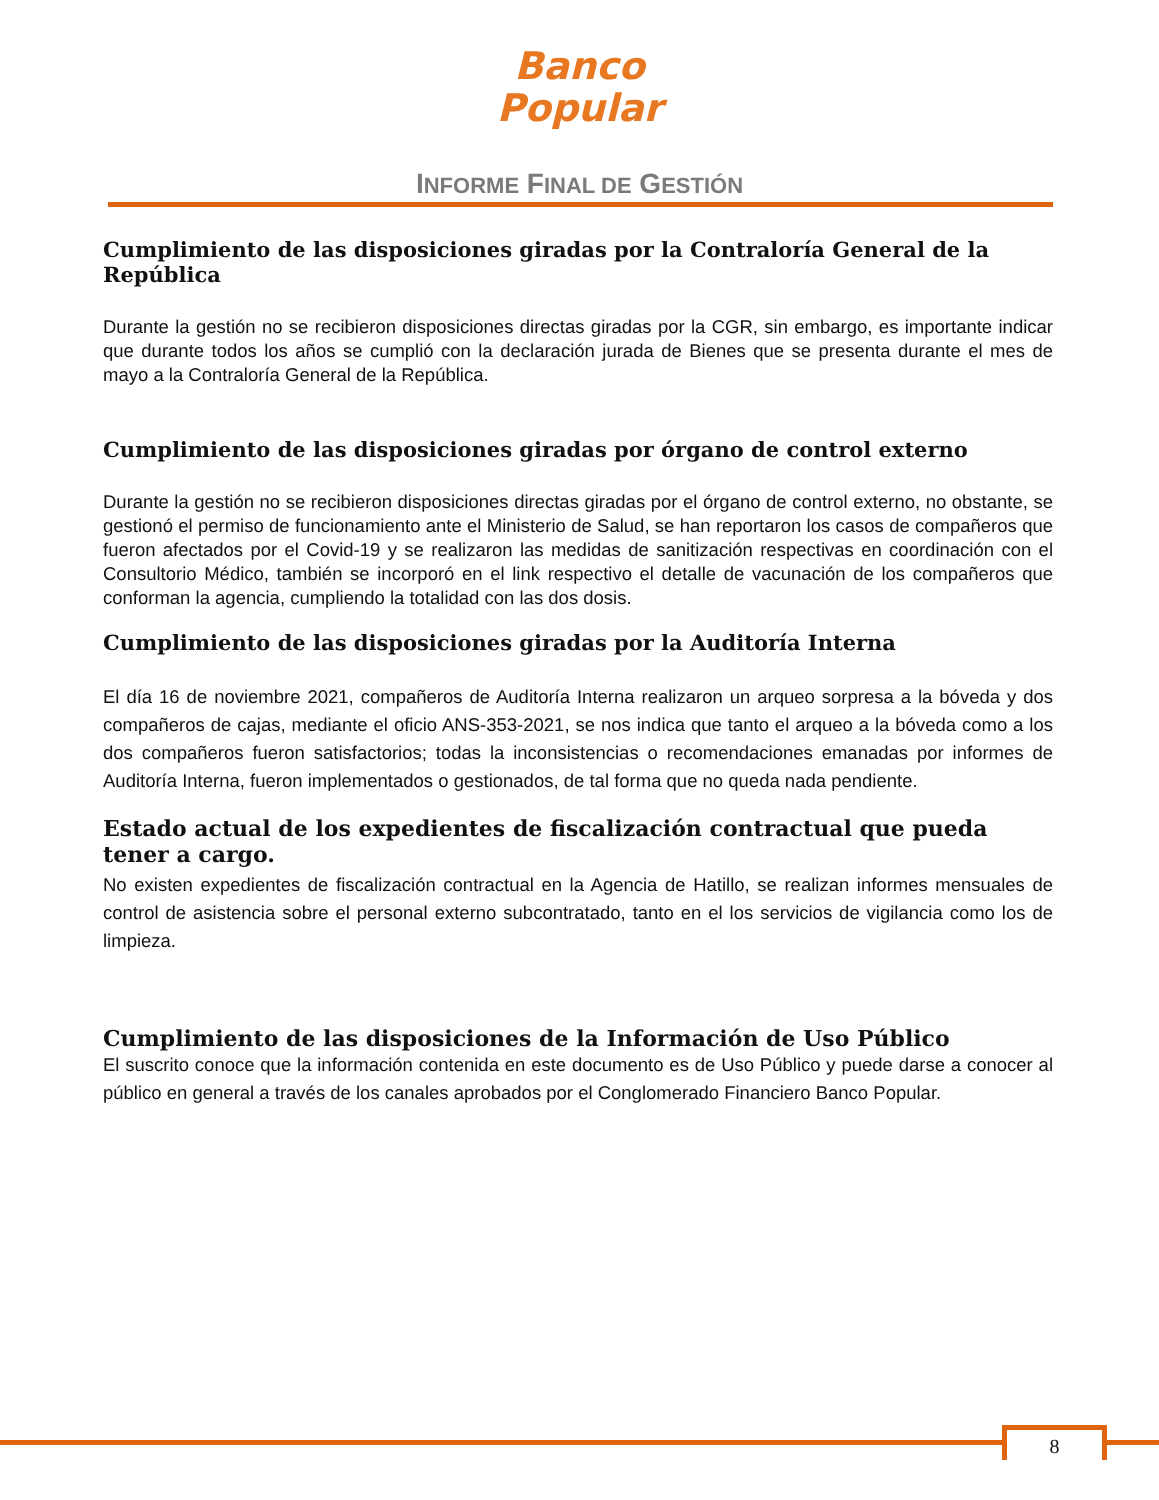Banco
Popular
INFORME FINAL DE GESTIÓN
Cumplimiento de las disposiciones giradas por la Contraloría General de la República
Durante la gestión no se recibieron disposiciones directas giradas por la CGR, sin embargo, es importante indicar que durante todos los años se cumplió con la declaración jurada de Bienes que se presenta durante el mes de mayo a la Contraloría General de la República.
Cumplimiento de las disposiciones giradas por órgano de control externo
Durante la gestión no se recibieron disposiciones directas giradas por el órgano de control externo, no obstante, se gestionó el permiso de funcionamiento ante el Ministerio de Salud, se han reportaron los casos de compañeros que fueron afectados por el Covid-19 y se realizaron las medidas de sanitización respectivas en coordinación con el Consultorio Médico, también se incorporó en el link respectivo el detalle de vacunación de los compañeros que conforman la agencia, cumpliendo la totalidad con las dos dosis.
Cumplimiento de las disposiciones giradas por la Auditoría Interna
El día 16 de noviembre 2021, compañeros de Auditoría Interna realizaron un arqueo sorpresa a la bóveda y dos compañeros de cajas, mediante el oficio ANS-353-2021, se nos indica que tanto el arqueo a la bóveda como a los dos compañeros fueron satisfactorios; todas la inconsistencias o recomendaciones emanadas por informes de Auditoría Interna, fueron implementados o gestionados, de tal forma que no queda nada pendiente.
Estado actual de los expedientes de fiscalización contractual que pueda tener a cargo.
No existen expedientes de fiscalización contractual en la Agencia de Hatillo, se realizan informes mensuales de control de asistencia sobre el personal externo subcontratado, tanto en el los servicios de vigilancia como los de limpieza.
Cumplimiento de las disposiciones de la Información de Uso Público
El suscrito conoce que la información contenida en este documento es de Uso Público y puede darse a conocer al público en general a través de los canales aprobados por el Conglomerado Financiero Banco Popular.
8